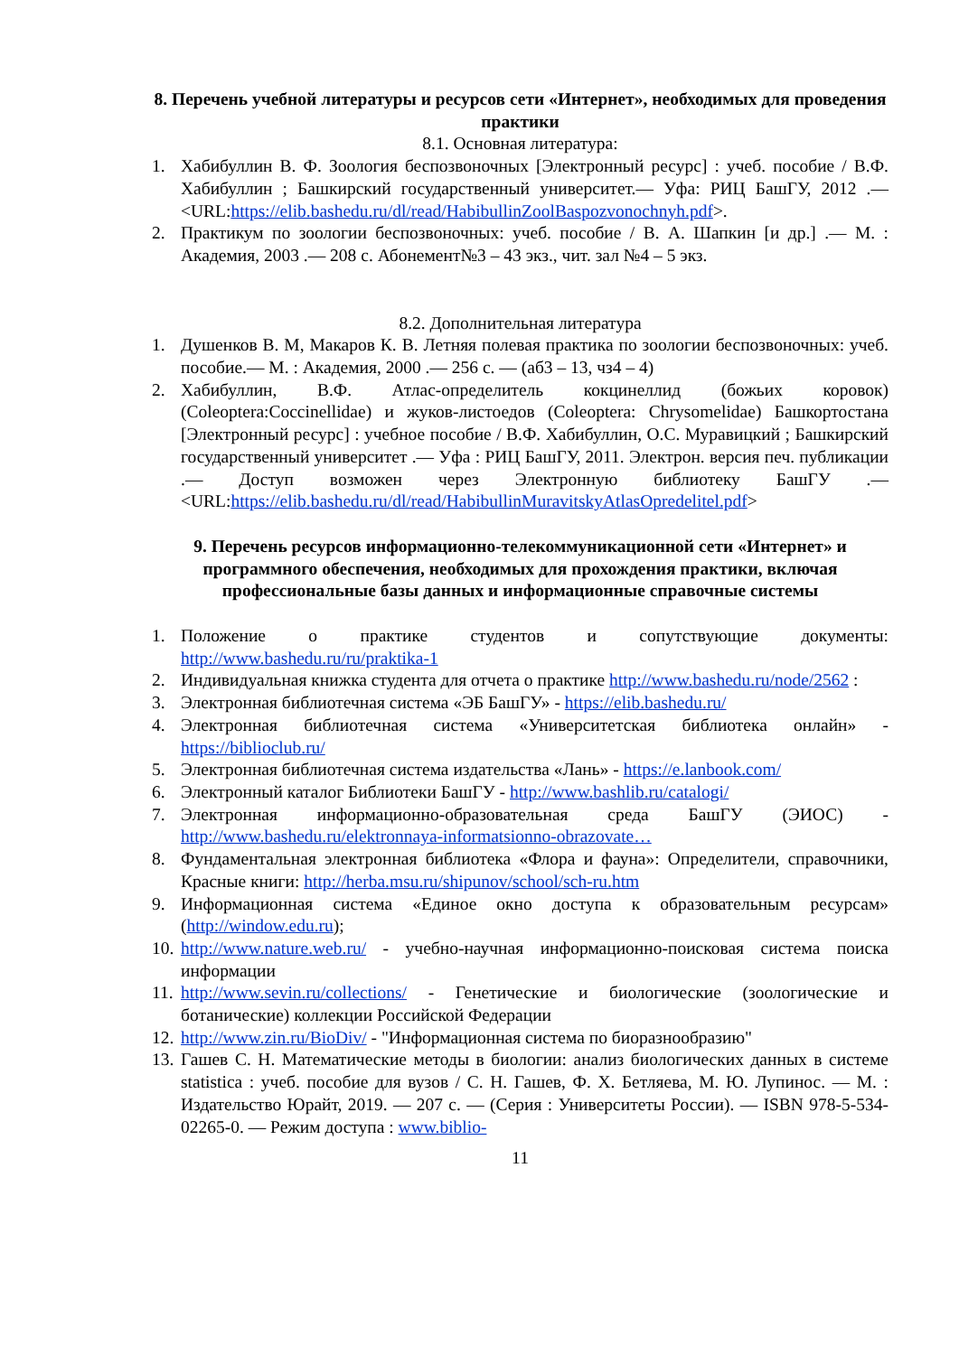8. Перечень учебной литературы и ресурсов сети «Интернет», необходимых для проведения практики
8.1. Основная литература:
1. Хабибуллин В. Ф. Зоология беспозвоночных [Электронный ресурс] : учеб. пособие / В.Ф. Хабибуллин ; Башкирский государственный университет.— Уфа: РИЦ БашГУ, 2012 .— <URL:https://elib.bashedu.ru/dl/read/HabibullinZoolBaspozvonochnyh.pdf>.
2. Практикум по зоологии беспозвоночных: учеб. пособие / В. А. Шапкин [и др.] .— М. : Академия, 2003 .— 208 с. Абонемент№3 – 43 экз., чит. зал №4 – 5 экз.
8.2. Дополнительная литература
1. Душенков В. М, Макаров К. В. Летняя полевая практика по зоологии беспозвоночных: учеб. пособие.— М. : Академия, 2000 .— 256 с. — (аб3 – 13, чз4 – 4)
2. Хабибуллин, В.Ф. Атлас-определитель кокцинеллид (божьих коровок) (Coleoptera:Coccinellidae) и жуков-листоедов (Coleoptera: Chrysomelidae) Башкортостана [Электронный ресурс] : учебное пособие / В.Ф. Хабибуллин, О.С. Муравицкий ; Башкирский государственный университет .— Уфа : РИЦ БашГУ, 2011. Электрон. версия печ. публикации .— Доступ возможен через Электронную библиотеку БашГУ .— <URL:https://elib.bashedu.ru/dl/read/HabibullinMuravitskyAtlasOpredelitel.pdf>
9. Перечень ресурсов информационно-телекоммуникационной сети «Интернет» и программного обеспечения, необходимых для прохождения практики, включая профессиональные базы данных и информационные справочные системы
1. Положение о практике студентов и сопутствующие документы: http://www.bashedu.ru/ru/praktika-1
2. Индивидуальная книжка студента для отчета о практике http://www.bashedu.ru/node/2562 :
3. Электронная библиотечная система «ЭБ БашГУ» - https://elib.bashedu.ru/
4. Электронная библиотечная система «Университетская библиотека онлайн» - https://biblioclub.ru/
5. Электронная библиотечная система издательства «Лань» - https://e.lanbook.com/
6. Электронный каталог Библиотеки БашГУ - http://www.bashlib.ru/catalogi/
7. Электронная информационно-образовательная среда БашГУ (ЭИОС) - http://www.bashedu.ru/elektronnaya-informatsionno-obrazovate…
8. Фундаментальная электронная библиотека «Флора и фауна»: Определители, справочники, Красные книги: http://herba.msu.ru/shipunov/school/sch-ru.htm
9. Информационная система «Единое окно доступа к образовательным ресурсам» (http://window.edu.ru);
10. http://www.nature.web.ru/ - учебно-научная информационно-поисковая система поиска информации
11. http://www.sevin.ru/collections/ - Генетические и биологические (зоологические и ботанические) коллекции Российской Федерации
12. http://www.zin.ru/BioDiv/ - "Информационная система по биоразнообразию"
13. Гашев С. Н. Математические методы в биологии: анализ биологических данных в системе statistica : учеб. пособие для вузов / С. Н. Гашев, Ф. Х. Бетляева, М. Ю. Лупинос. — М. : Издательство Юрайт, 2019. — 207 с. — (Серия : Университеты России). — ISBN 978-5-534-02265-0. — Режим доступа : www.biblio-
11